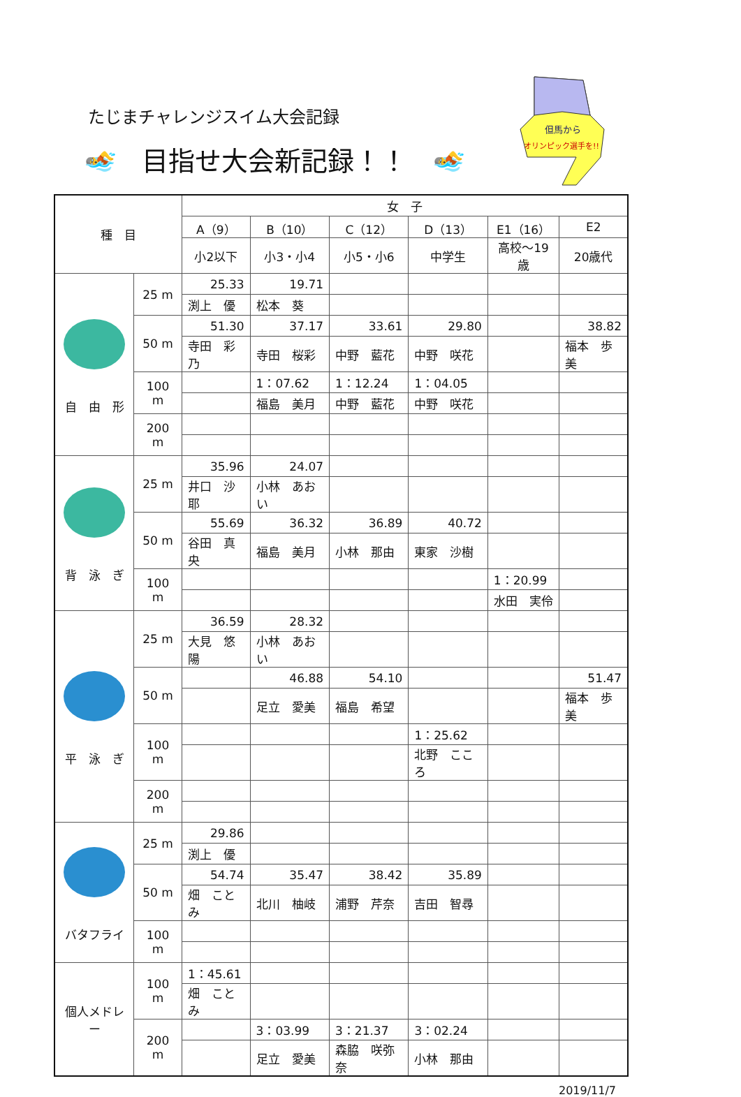たじまチャレンジスイム大会記録
🏊 目指せ大会新記録！！ 🏊
但馬から
オリンピック選手を!!
| 種 目 | | 女 子 | | | | | |
| --- | --- | --- | --- | --- | --- | --- | --- |
| | | A（9） | B（10） | C（12） | D（13） | E1（16） | E2 |
| | | 小2以下 | 小3・小4 | 小5・小6 | 中学生 | 高校～19歳 | 20歳代 |
| 自 由 形 | 25 m | 25.33 | 19.71 | | | | |
| | | 渕上 優 | 松本 葵 | | | | |
| | 50 m | 51.30 | 37.17 | 33.61 | 29.80 | | 38.82 |
| | | 寺田 彩乃 | 寺田 桜彩 | 中野 藍花 | 中野 咲花 | | 福本 歩美 |
| | 100 m | | 1：07.62 | 1：12.24 | 1：04.05 | | |
| | | | 福島 美月 | 中野 藍花 | 中野 咲花 | | |
| | 200 m | | | | | | |
| 背 泳 ぎ | 25 m | 35.96 | 24.07 | | | | |
| | | 井口 沙耶 | 小林 あおい | | | | |
| | 50 m | 55.69 | 36.32 | 36.89 | 40.72 | | |
| | | 谷田 真央 | 福島 美月 | 小林 那由 | 東家 沙樹 | | |
| | 100 m | | | | | 1：20.99 | |
| | | | | | | 水田 実伶 | |
| 平 泳 ぎ | 25 m | 36.59 | 28.32 | | | | |
| | | 大見 悠陽 | 小林 あおい | | | | |
| | 50 m | | 46.88 | 54.10 | | | 51.47 |
| | | | 足立 愛美 | 福島 希望 | | | 福本 歩美 |
| | 100 m | | | | 1：25.62 | | |
| | | | | | 北野 こころ | | |
| | 200 m | | | | | | |
| バタフライ | 25 m | 29.86 | | | | | |
| | | 渕上 優 | | | | | |
| | 50 m | 54.74 | 35.47 | 38.42 | 35.89 | | |
| | | 畑 ことみ | 北川 柚岐 | 浦野 芹奈 | 吉田 智尋 | | |
| | 100 m | | | | | | |
| 個人メドレー | 100 m | 1：45.61 | | | | | |
| | | 畑 ことみ | | | | | |
| | 200 m | | 3：03.99 | 3：21.37 | 3：02.24 | | |
| | | | 足立 愛美 | 森脇 咲弥奈 | 小林 那由 | | |
2019/11/7